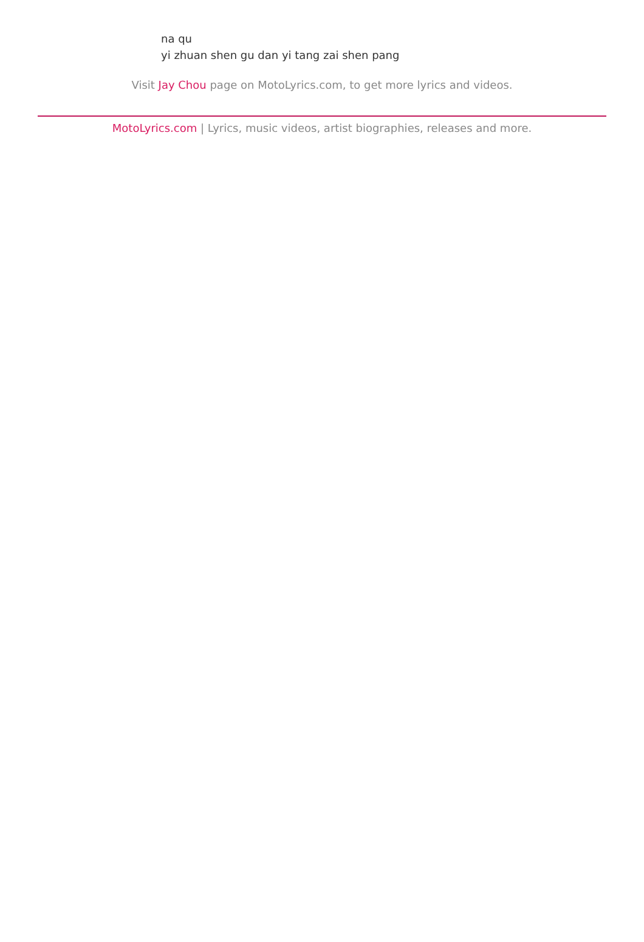na qu
yi zhuan shen gu dan yi tang zai shen pang
Visit Jay Chou page on MotoLyrics.com, to get more lyrics and videos.
MotoLyrics.com | Lyrics, music videos, artist biographies, releases and more.